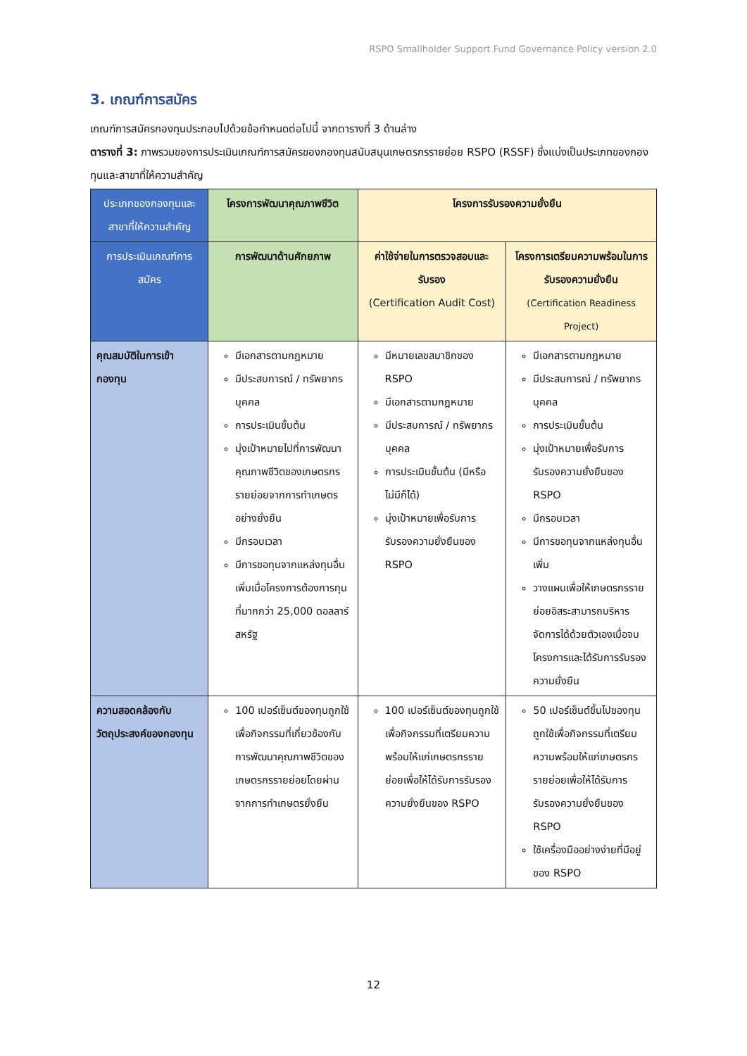RSPO Smallholder Support Fund Governance Policy version 2.0
3. เกณฑ์การสมัคร
เกณฑ์การสมัครกองทุนประกอบไปด้วยข้อกำหนดต่อไปนี้ จากตารางที่ 3 ด้านล่าง
ตารางที่ 3: ภาพรวมของการประเมินเกณฑ์การสมัครของกองทุนสนับสนุนเกษตรกรรายย่อย RSPO (RSSF) ซึ่งแบ่งเป็นประเภทของกองทุนและสาขาที่ให้ความสำคัญ
| ประเภทของกองทุนและสาขาที่ให้ความสำคัญ | โครงการพัฒนาคุณภาพชีวิต | โครงการรับรองความยั่งยืน | |
| --- | --- | --- | --- |
| การประเมินเกณฑ์การสมัคร | การพัฒนาด้านศักยภาพ | ค่าใช้จ่ายในการตรวจสอบและรับรอง (Certification Audit Cost) | โครงการเตรียมความพร้อมในการรับรองความยั่งยืน (Certification Readiness Project) |
| คุณสมบัติในการเข้ากองทุน | มีเอกสารตามกฎหมาย มีประสบการณ์ / ทรัพยากรบุคคล การประเมินขั้นต้น มุ่งเป้าหมายไปที่การพัฒนาคุณภาพชีวิตของเกษตรกรรายย่อยจากการทำเกษตรอย่างยั่งยืน มีกรอบเวลา มีการขอทุนจากแหล่งทุนอื่นเพิ่มเมื่อโครงการต้องการทุนที่มากกว่า 25,000 ดอลลาร์สหรัฐ | มีหมายเลขสมาชิกของ RSPO มีเอกสารตามกฎหมาย มีประสบการณ์ / ทรัพยากรบุคคล การประเมินขั้นต้น (มีหรือไม่มีก็ได้) มุ่งเป้าหมายเพื่อรับการรับรองความยั่งยืนของ RSPO | มีเอกสารตามกฎหมาย มีประสบการณ์ / ทรัพยากรบุคคล การประเมินขั้นต้น มุ่งเป้าหมายเพื่อรับการรับรองความยั่งยืนของ RSPO มีกรอบเวลา มีการขอทุนจากแหล่งทุนอื่นเพิ่ม วางแผนเพื่อให้เกษตรกรรายย่อยอิสระสามารถบริหารจัดการได้ด้วยตัวเองเมื่อจบโครงการและได้รับการรับรองความยั่งยืน |
| ความสอดคล้องกับวัตถุประสงค์ของกองทุน | 100 เปอร์เซ็นต์ของทุนถูกใช้เพื่อกิจกรรมที่เกี่ยวข้องกับการพัฒนาคุณภาพชีวิตของเกษตรกรรายย่อยโดยผ่านจากการทำเกษตรยั่งยืน | 100 เปอร์เซ็นต์ของทุนถูกใช้เพื่อกิจกรรมที่เตรียมความพร้อมให้แก่เกษตรกรรายย่อยเพื่อให้ได้รับการรับรองความยั่งยืนของ RSPO | 50 เปอร์เซ็นต์ขึ้นไปของทุนถูกใช้เพื่อกิจกรรมที่เตรียมความพร้อมให้แก่เกษตรกรรายย่อยเพื่อให้ได้รับการรับรองความยั่งยืนของ RSPO ใช้เครื่องมืออย่างง่ายที่มีอยู่ของ RSPO |
12